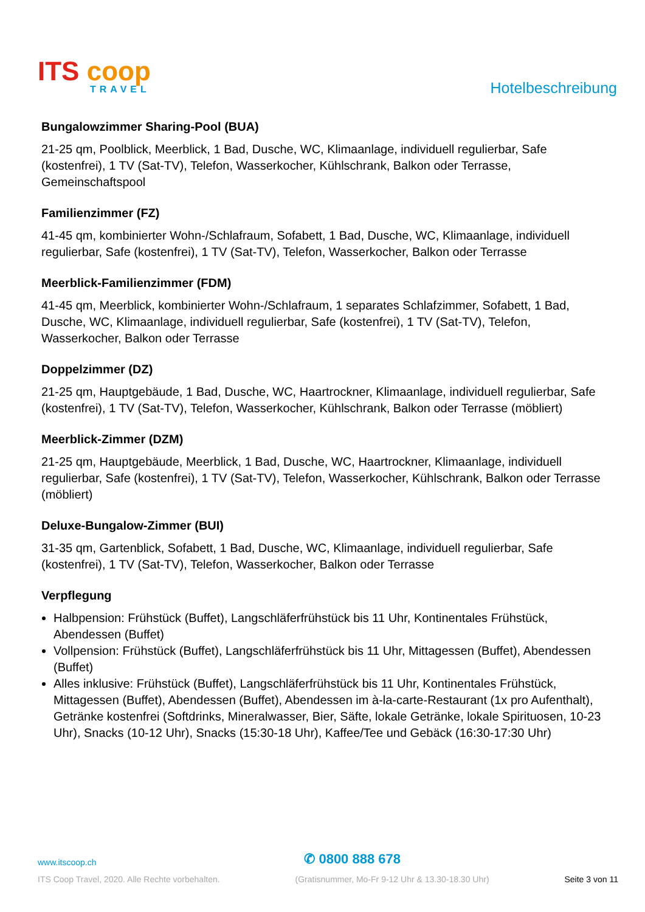ITS coop
TRAVEL
Hotelbeschreibung
Bungalowzimmer Sharing-Pool (BUA)
21-25 qm, Poolblick, Meerblick, 1 Bad, Dusche, WC, Klimaanlage, individuell regulierbar, Safe (kostenfrei), 1 TV (Sat-TV), Telefon, Wasserkocher, Kühlschrank, Balkon oder Terrasse, Gemeinschaftspool
Familienzimmer (FZ)
41-45 qm, kombinierter Wohn-/Schlafraum, Sofabett, 1 Bad, Dusche, WC, Klimaanlage, individuell regulierbar, Safe (kostenfrei), 1 TV (Sat-TV), Telefon, Wasserkocher, Balkon oder Terrasse
Meerblick-Familienzimmer (FDM)
41-45 qm, Meerblick, kombinierter Wohn-/Schlafraum, 1 separates Schlafzimmer, Sofabett, 1 Bad, Dusche, WC, Klimaanlage, individuell regulierbar, Safe (kostenfrei), 1 TV (Sat-TV), Telefon, Wasserkocher, Balkon oder Terrasse
Doppelzimmer (DZ)
21-25 qm, Hauptgebäude, 1 Bad, Dusche, WC, Haartrockner, Klimaanlage, individuell regulierbar, Safe (kostenfrei), 1 TV (Sat-TV), Telefon, Wasserkocher, Kühlschrank, Balkon oder Terrasse (möbliert)
Meerblick-Zimmer (DZM)
21-25 qm, Hauptgebäude, Meerblick, 1 Bad, Dusche, WC, Haartrockner, Klimaanlage, individuell regulierbar, Safe (kostenfrei), 1 TV (Sat-TV), Telefon, Wasserkocher, Kühlschrank, Balkon oder Terrasse (möbliert)
Deluxe-Bungalow-Zimmer (BUI)
31-35 qm, Gartenblick, Sofabett, 1 Bad, Dusche, WC, Klimaanlage, individuell regulierbar, Safe (kostenfrei), 1 TV (Sat-TV), Telefon, Wasserkocher, Balkon oder Terrasse
Verpflegung
Halbpension: Frühstück (Buffet), Langschläferfrühstück bis 11 Uhr, Kontinentales Frühstück, Abendessen (Buffet)
Vollpension: Frühstück (Buffet), Langschläferfrühstück bis 11 Uhr, Mittagessen (Buffet), Abendessen (Buffet)
Alles inklusive: Frühstück (Buffet), Langschläferfrühstück bis 11 Uhr, Kontinentales Frühstück, Mittagessen (Buffet), Abendessen (Buffet), Abendessen im à-la-carte-Restaurant (1x pro Aufenthalt), Getränke kostenfrei (Softdrinks, Mineralwasser, Bier, Säfte, lokale Getränke, lokale Spirituosen, 10-23 Uhr), Snacks (10-12 Uhr), Snacks (15:30-18 Uhr), Kaffee/Tee und Gebäck (16:30-17:30 Uhr)
www.itscoop.ch ✆ 0800 888 678
ITS Coop Travel, 2020. Alle Rechte vorbehalten. (Gratisnummer, Mo-Fr 9-12 Uhr & 13.30-18.30 Uhr) Seite 3 von 11